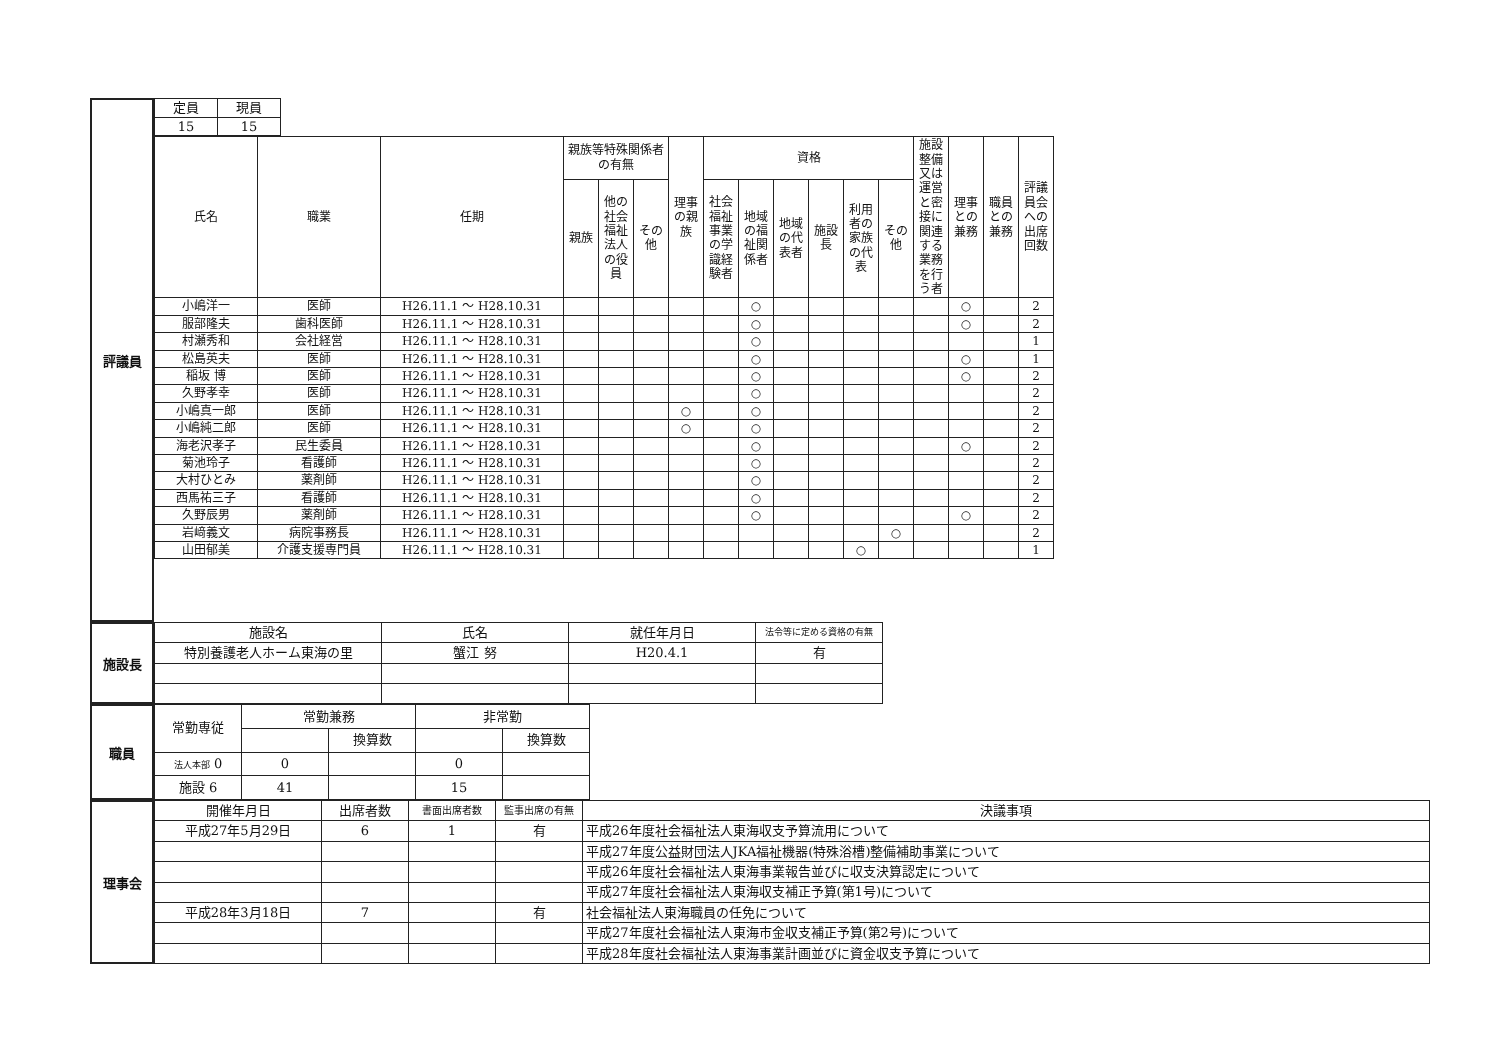評議員
| 定員 | 現員 |
| --- | --- |
| 15 | 15 |
| 氏名 | 職業 | 任期 | 親族等特殊関係者の有無 | | | 理事の親族 | 資格 | | | | | | 施設整備又は運営と密接に関連する業務を行う者 | 理事との兼務 | 職員との兼務 | 評議員会への出席回数 |
| --- | --- | --- | --- | --- | --- | --- | --- | --- | --- | --- | --- | --- | --- | --- | --- | --- |
| | | | 親族 | 他の社会福祉法人の役員 | その他 | | 社会福祉事業の学識経験者 | 地域の福祉関係者 | 地域の代表者 | 施設長 | 利用者の家族の代表 | その他 | | | | |
| 小嶋洋一 | 医師 | H26.11.1 ～ H28.10.31 | | | | | | ○ | | | | | | ○ | | 2 |
| 服部隆夫 | 歯科医師 | H26.11.1 ～ H28.10.31 | | | | | | ○ | | | | | | ○ | | 2 |
| 村瀬秀和 | 会社経営 | H26.11.1 ～ H28.10.31 | | | | | | ○ | | | | | | | | 1 |
| 松島英夫 | 医師 | H26.11.1 ～ H28.10.31 | | | | | | ○ | | | | | | ○ | | 1 |
| 稲坂 博 | 医師 | H26.11.1 ～ H28.10.31 | | | | | | ○ | | | | | | ○ | | 2 |
| 久野孝幸 | 医師 | H26.11.1 ～ H28.10.31 | | | | | | ○ | | | | | | | | 2 |
| 小嶋真一郎 | 医師 | H26.11.1 ～ H28.10.31 | | | | ○ | | ○ | | | | | | | | 2 |
| 小嶋純二郎 | 医師 | H26.11.1 ～ H28.10.31 | | | | ○ | | ○ | | | | | | | | 2 |
| 海老沢孝子 | 民生委員 | H26.11.1 ～ H28.10.31 | | | | | | ○ | | | | | | ○ | | 2 |
| 菊池玲子 | 看護師 | H26.11.1 ～ H28.10.31 | | | | | | ○ | | | | | | | | 2 |
| 大村ひとみ | 薬剤師 | H26.11.1 ～ H28.10.31 | | | | | | ○ | | | | | | | | 2 |
| 西馬祐三子 | 看護師 | H26.11.1 ～ H28.10.31 | | | | | | ○ | | | | | | | | 2 |
| 久野辰男 | 薬剤師 | H26.11.1 ～ H28.10.31 | | | | | | ○ | | | | | | ○ | | 2 |
| 岩﨑義文 | 病院事務長 | H26.11.1 ～ H28.10.31 | | | | | | | | | | ○ | | | | 2 |
| 山田郁美 | 介護支援専門員 | H26.11.1 ～ H28.10.31 | | | | | | | | | ○ | | | | | 1 |
施設長
| 施設名 | 氏名 | 就任年月日 | 法令等に定める資格の有無 |
| --- | --- | --- | --- |
| 特別養護老人ホーム東海の里 | 蟹江 努 | H20.4.1 | 有 |
職員
| 常勤専従 | 常勤兼務 | | 非常勤 | |
| --- | --- | --- | --- | --- |
| | | 換算数 | | 換算数 |
| 法人本部 0 | 0 | | 0 | |
| 施設 6 | 41 | | 15 | |
理事会
| 開催年月日 | 出席者数 | 書面出席者数 | 監事出席の有無 | 決議事項 |
| --- | --- | --- | --- | --- |
| 平成27年5月29日 | 6 | 1 | 有 | 平成26年度社会福祉法人東海収支予算流用について |
| | | | | 平成27年度公益財団法人JKA福祉機器(特殊浴槽)整備補助事業について |
| | | | | 平成26年度社会福祉法人東海事業報告並びに収支決算認定について |
| | | | | 平成27年度社会福祉法人東海収支補正予算(第1号)について |
| 平成28年3月18日 | 7 | | 有 | 社会福祉法人東海職員の任免について |
| | | | | 平成27年度社会福祉法人東海市金収支補正予算(第2号)について |
| | | | | 平成28年度社会福祉法人東海事業計画並びに資金収支予算について |